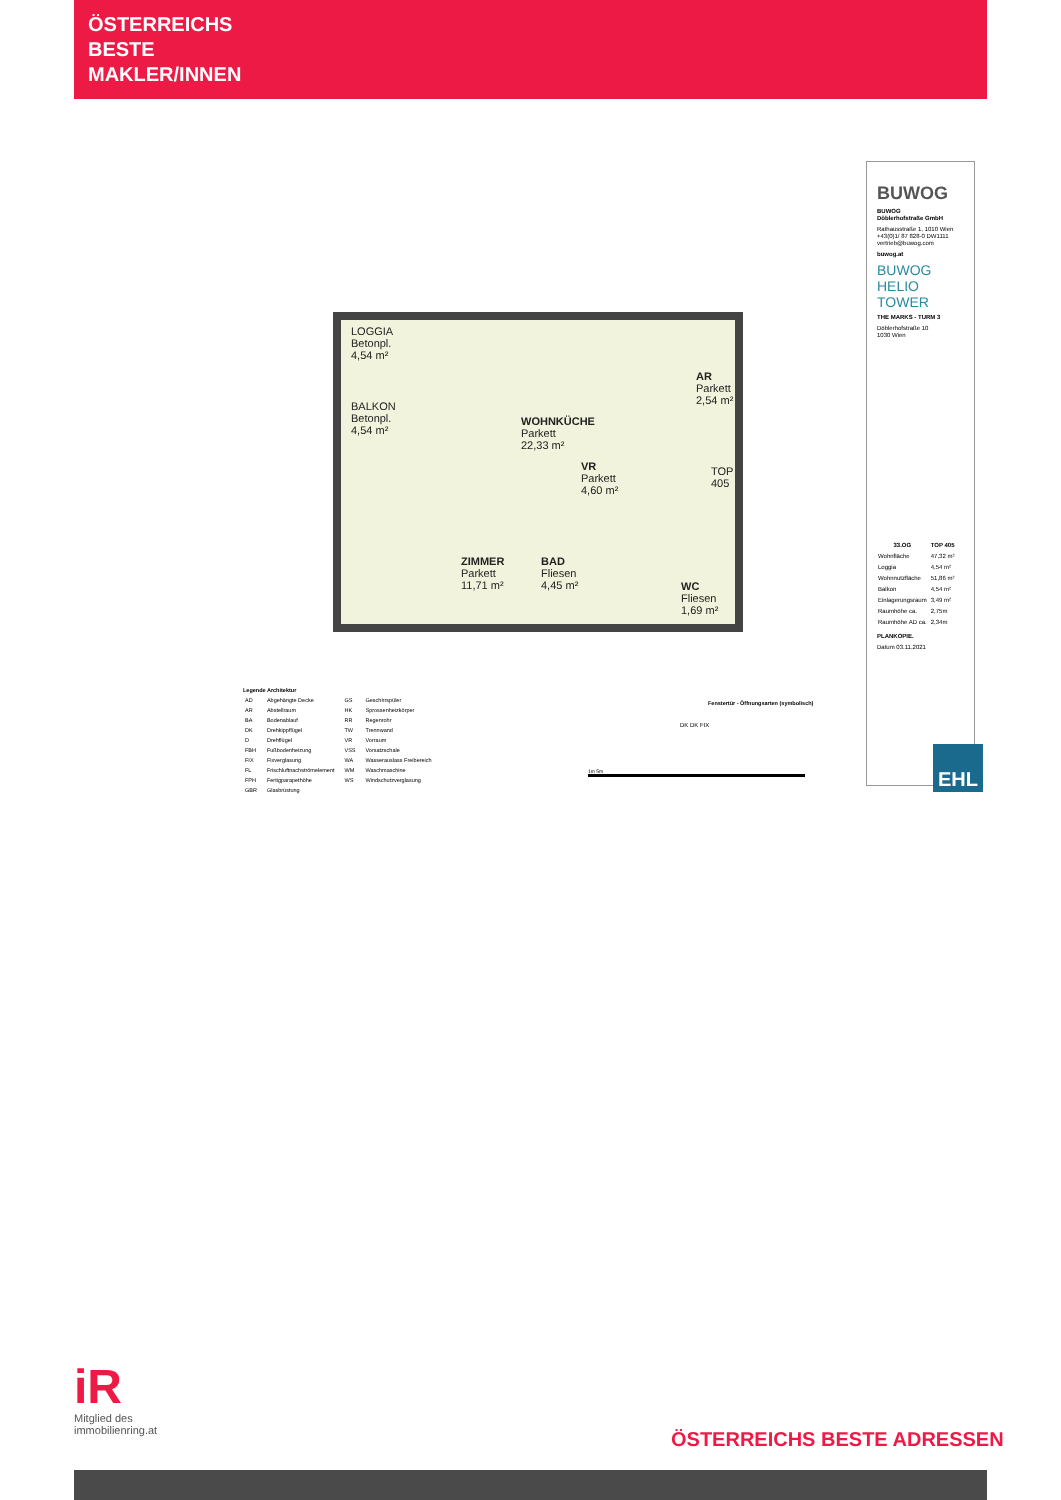ÖSTERREICHS
BESTE
MAKLER/INNEN
LOGGIA
Betonpl.
4,54 m²
BALKON
Betonpl.
4,54 m²
WOHNKÜCHE
Parkett
22,33 m²
VR
Parkett
4,60 m²
AR
Parkett
2,54 m²
ZIMMER
Parkett
11,71 m²
BAD
Fliesen
4,45 m²
WC
Fliesen
1,69 m²
TOP 405
BUWOG
BUWOG
Döblerhofstraße GmbH
Rathausstraße 1, 1010 Wien
+43(0)1/ 87 828-0 DW1111
vertrieb@buwog.com
buwog.at
BUWOG
HELIO
TOWER
THE MARKS - TURM 3
Döblerhofstraße 10
1030 Wien
| 33.OG | TOP 405 |
| --- | --- |
| Wohnfläche | 47,32 m² |
| Loggia | 4,54 m² |
| Wohnnutzfläche | 51,86 m² |
| Balkon | 4,54 m² |
| Einlagerungsraum | 3,49 m² |
| Raumhöhe ca. | 2,75m |
| Raumhöhe AD ca. | 2,34m |
PLANKOPIE.
Datum 03.11.2021
EHL
Legende Architektur
| AD | Abgehängte Decke | GS | Geschirrspüler |
| AR | Abstellraum | HK | Sprossenheizkörper |
| BA | Bodenablauf | RR | Regenrohr |
| DK | Drehkippflügel | TW | Trennwand |
| D | Drehflügel | VR | Vorraum |
| FBH | Fußbodenheizung | VSS | Vorsatzschale |
| FIX | Fixverglasung | WA | Wasserauslass Freibereich |
| FL | Frischluftnachströmelement | WM | Waschmaschine |
| FPH | Fertigparapethöhe | WS | Windschutzverglasung |
| GBR | Glasbrüstung | | |
Fenstertür - Öffnungsarten (symbolisch)
DK DK FIX
1m 5m
iR
Mitglied des
immobilienring.at
ÖSTERREICHS BESTE ADRESSEN